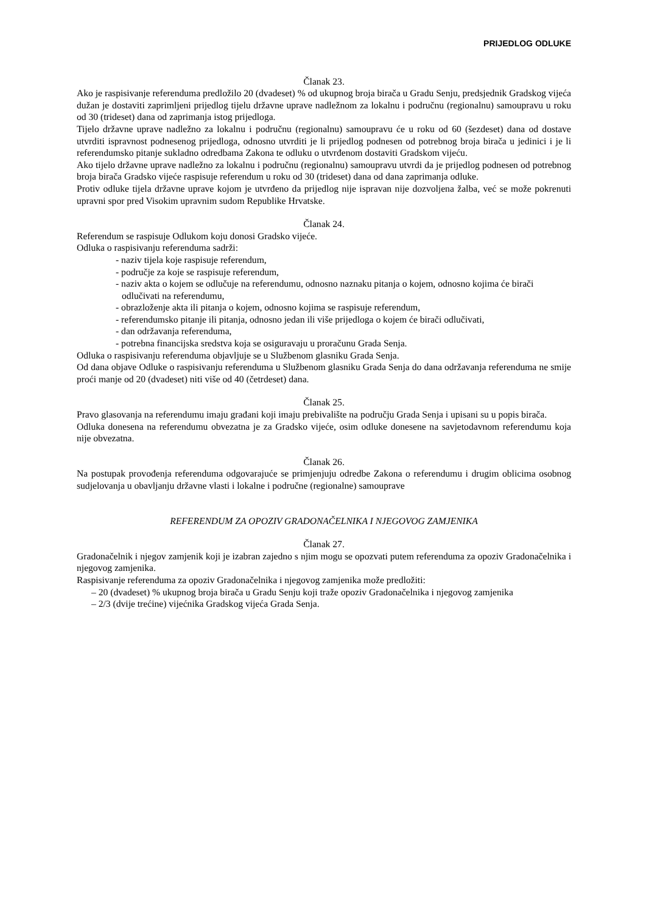PRIJEDLOG ODLUKE
Članak 23.
Ako je raspisivanje referenduma predložilo 20 (dvadeset) % od ukupnog broja birača u Gradu Senju, predsjednik Gradskog vijeća dužan je dostaviti zaprimljeni prijedlog tijelu državne uprave nadležnom za lokalnu i područnu (regionalnu) samoupravu u roku od 30 (trideset) dana od zaprimanja istog prijedloga.
Tijelo državne uprave nadležno za lokalnu i područnu (regionalnu) samoupravu će u roku od 60 (šezdeset) dana od dostave utvrditi ispravnost podnesenog prijedloga, odnosno utvrditi je li prijedlog podnesen od potrebnog broja birača u jedinici i je li referendumsko pitanje sukladno odredbama Zakona te odluku o utvrđenom dostaviti Gradskom vijeću.
Ako tijelo državne uprave nadležno za lokalnu i područnu (regionalnu) samoupravu utvrdi da je prijedlog podnesen od potrebnog broja birača Gradsko vijeće raspisuje referendum u roku od 30 (trideset) dana od dana zaprimanja odluke.
Protiv odluke tijela državne uprave kojom je utvrđeno da prijedlog nije ispravan nije dozvoljena žalba, već se može pokrenuti upravni spor pred Visokim upravnim sudom Republike Hrvatske.
Članak 24.
Referendum se raspisuje Odlukom koju donosi Gradsko vijeće.
Odluka o raspisivanju referenduma sadrži:
- naziv tijela koje raspisuje referendum,
- područje za koje se raspisuje referendum,
- naziv akta o kojem se odlučuje na referendumu, odnosno naznaku pitanja o kojem, odnosno kojima će birači odlučivati na referendumu,
- obrazloženje akta ili pitanja o kojem, odnosno kojima se raspisuje referendum,
- referendumsko pitanje ili pitanja, odnosno jedan ili više prijedloga o kojem će birači odlučivati,
- dan održavanja referenduma,
- potrebna financijska sredstva koja se osiguravaju u proračunu Grada Senja.
Odluka o raspisivanju referenduma objavljuje se u Službenom glasniku Grada Senja.
Od dana objave Odluke o raspisivanju referenduma u Službenom glasniku Grada Senja do dana održavanja referenduma ne smije proći manje od 20 (dvadeset) niti više od 40 (četrdeset) dana.
Članak 25.
Pravo glasovanja na referendumu imaju građani koji imaju prebivalište na području Grada Senja i upisani su u popis birača.
Odluka donesena na referendumu obvezatna je za Gradsko vijeće, osim odluke donesene na savjetodavnom referendumu koja nije obvezatna.
Članak 26.
Na postupak provođenja referenduma odgovarajuće se primjenjuju odredbe Zakona o referendumu i drugim oblicima osobnog sudjelovanja u obavljanju državne vlasti i lokalne i područne (regionalne) samouprave
REFERENDUM ZA OPOZIV GRADONAČELNIKA I NJEGOVOG ZAMJENIKA
Članak 27.
Gradonačelnik i njegov zamjenik koji je izabran zajedno s njim mogu se opozvati putem referenduma za opoziv Gradonačelnika i njegovog zamjenika.
Raspisivanje referenduma za opoziv Gradonačelnika i njegovog zamjenika može predložiti:
– 20 (dvadeset) % ukupnog broja birača u Gradu Senju koji traže opoziv Gradonačelnika i njegovog zamjenika
– 2/3 (dvije trećine) vijećnika Gradskog vijeća Grada Senja.